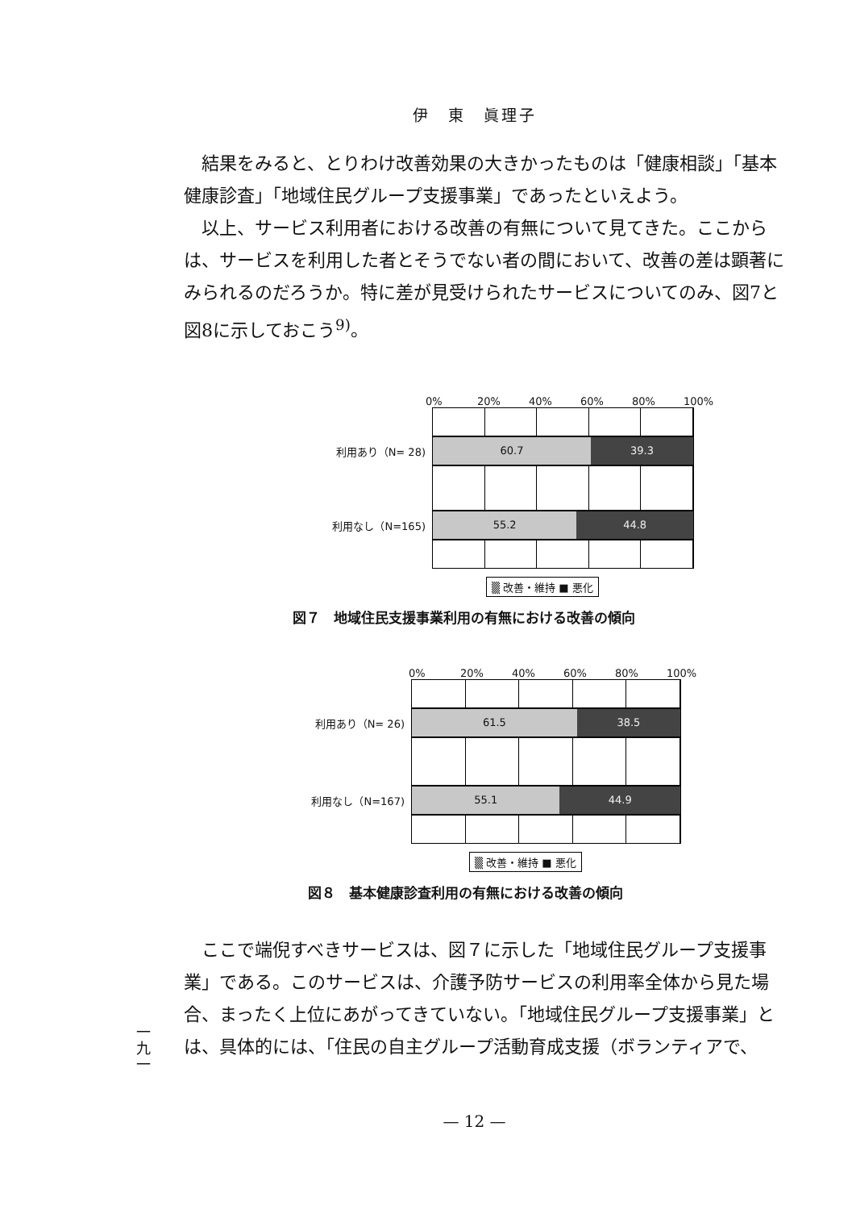伊　東　眞理子
結果をみると、とりわけ改善効果の大きかったものは「健康相談」「基本健康診査」「地域住民グループ支援事業」であったといえよう。
以上、サービス利用者における改善の有無について見てきた。ここからは、サービスを利用した者とそうでない者の間において、改善の差は顕著にみられるのだろうか。特に差が見受けられたサービスについてのみ、図7と図8に示しておこう<sup>9)</sup>。
0% 20% 40% 60% 80% 100%
利用あり（N= 28)
60.7 39.3
利用なし（N=165)
55.2 44.8
▒ 改善・維持 ■ 悪化
図７　地域住民支援事業利用の有無における改善の傾向
0% 20% 40% 60% 80% 100%
利用あり（N= 26)
61.5 38.5
利用なし（N=167)
55.1 44.9
▒ 改善・維持 ■ 悪化
図８　基本健康診査利用の有無における改善の傾向
ここで端倪すべきサービスは、図７に示した「地域住民グループ支援事業」である。このサービスは、介護予防サービスの利用率全体から見た場合、まったく上位にあがってきていない。「地域住民グループ支援事業」とは、具体的には、「住民の自主グループ活動育成支援（ボランティアで、
一
九
一
— 12 —